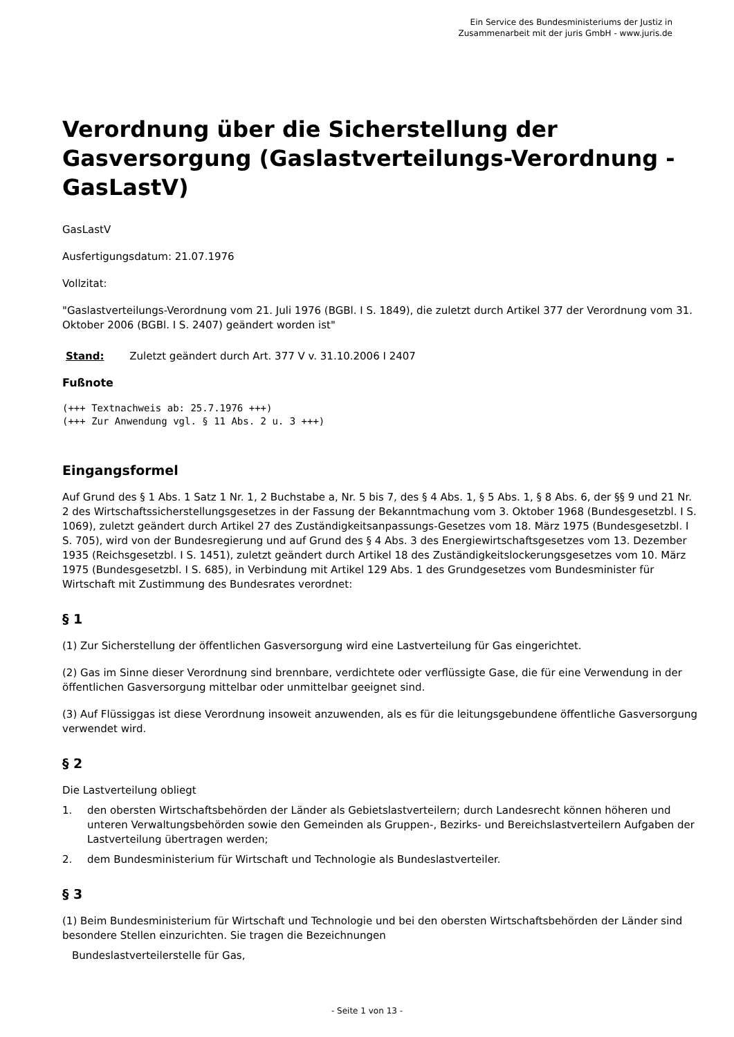Ein Service des Bundesministeriums der Justiz in
Zusammenarbeit mit der juris GmbH - www.juris.de
Verordnung über die Sicherstellung der Gasversorgung (Gaslastverteilungs-Verordnung - GasLastV)
GasLastV
Ausfertigungsdatum: 21.07.1976
Vollzitat:
"Gaslastverteilungs-Verordnung vom 21. Juli 1976 (BGBl. I S. 1849), die zuletzt durch Artikel 377 der Verordnung vom 31. Oktober 2006 (BGBl. I S. 2407) geändert worden ist"
Stand: Zuletzt geändert durch Art. 377 V v. 31.10.2006 I 2407
Fußnote
(+++ Textnachweis ab: 25.7.1976 +++)
(+++ Zur Anwendung vgl. § 11 Abs. 2 u. 3 +++)
Eingangsformel
Auf Grund des § 1 Abs. 1 Satz 1 Nr. 1, 2 Buchstabe a, Nr. 5 bis 7, des § 4 Abs. 1, § 5 Abs. 1, § 8 Abs. 6, der §§ 9 und 21 Nr. 2 des Wirtschaftssicherstellungsgesetzes in der Fassung der Bekanntmachung vom 3. Oktober 1968 (Bundesgesetzbl. I S. 1069), zuletzt geändert durch Artikel 27 des Zuständigkeitsanpassungs-Gesetzes vom 18. März 1975 (Bundesgesetzbl. I S. 705), wird von der Bundesregierung und auf Grund des § 4 Abs. 3 des Energiewirtschaftsgesetzes vom 13. Dezember 1935 (Reichsgesetzbl. I S. 1451), zuletzt geändert durch Artikel 18 des Zuständigkeitslockerungsgesetzes vom 10. März 1975 (Bundesgesetzbl. I S. 685), in Verbindung mit Artikel 129 Abs. 1 des Grundgesetzes vom Bundesminister für Wirtschaft mit Zustimmung des Bundesrates verordnet:
§ 1
(1) Zur Sicherstellung der öffentlichen Gasversorgung wird eine Lastverteilung für Gas eingerichtet.
(2) Gas im Sinne dieser Verordnung sind brennbare, verdichtete oder verflüssigte Gase, die für eine Verwendung in der öffentlichen Gasversorgung mittelbar oder unmittelbar geeignet sind.
(3) Auf Flüssiggas ist diese Verordnung insoweit anzuwenden, als es für die leitungsgebundene öffentliche Gasversorgung verwendet wird.
§ 2
Die Lastverteilung obliegt
1. den obersten Wirtschaftsbehörden der Länder als Gebietslastverteilern; durch Landesrecht können höheren und unteren Verwaltungsbehörden sowie den Gemeinden als Gruppen-, Bezirks- und Bereichslastverteilern Aufgaben der Lastverteilung übertragen werden;
2. dem Bundesministerium für Wirtschaft und Technologie als Bundeslastverteiler.
§ 3
(1) Beim Bundesministerium für Wirtschaft und Technologie und bei den obersten Wirtschaftsbehörden der Länder sind besondere Stellen einzurichten. Sie tragen die Bezeichnungen
Bundeslastverteilerstelle für Gas,
- Seite 1 von 13 -